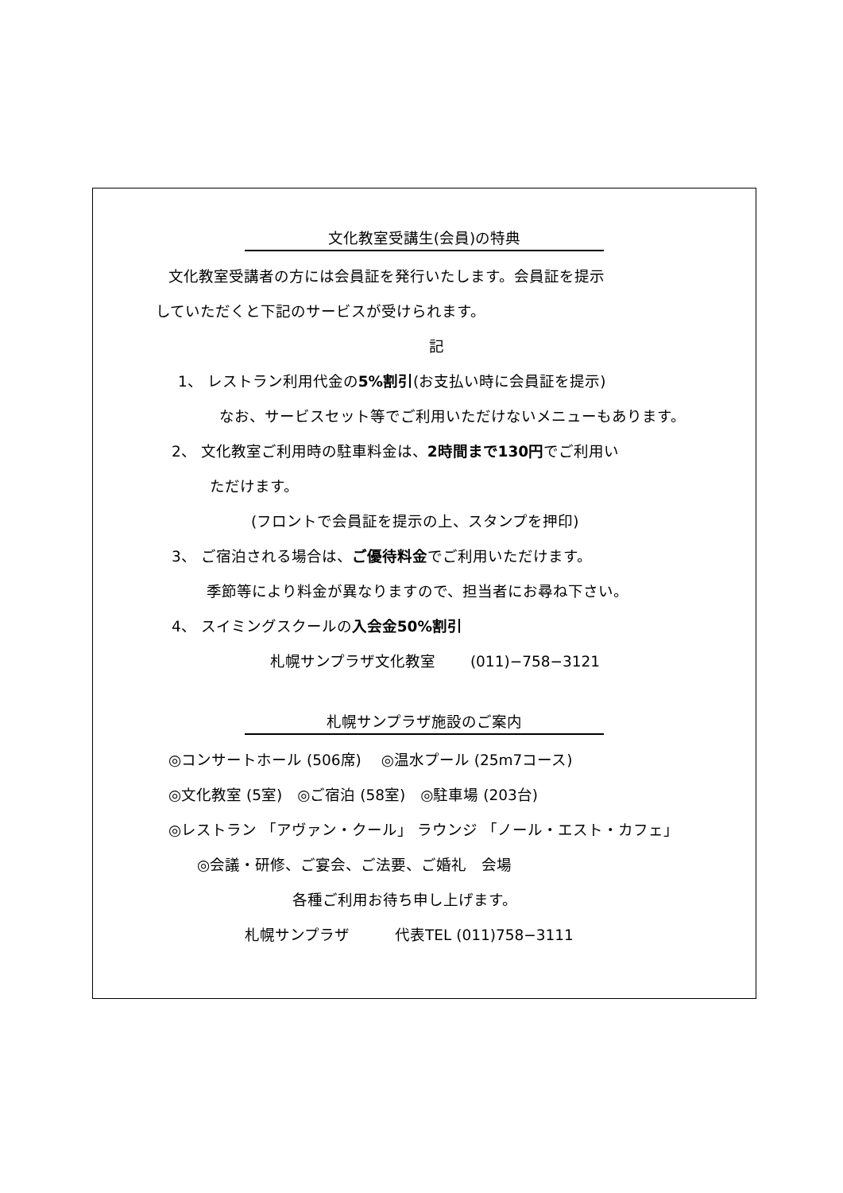文化教室受講生(会員)の特典
文化教室受講者の方には会員証を発行いたします。会員証を提示
していただくと下記のサービスが受けられます。
記
1、 レストラン利用代金の5%割引(お支払い時に会員証を提示)
なお、サービスセット等でご利用いただけないメニューもあります。
2、 文化教室ご利用時の駐車料金は、2時間まで130円でご利用い
ただけます。
(フロントで会員証を提示の上、スタンプを押印)
3、 ご宿泊される場合は、ご優待料金でご利用いただけます。
季節等により料金が異なりますので、担当者にお尋ね下さい。
4、 スイミングスクールの入会金50%割引
札幌サンプラザ文化教室　　 (011)−758−3121
札幌サンプラザ施設のご案内
◎コンサートホール (506席)　 ◎温水プール (25m7コース)
◎文化教室 (5室)　◎ご宿泊 (58室)　◎駐車場 (203台)
◎レストラン 「アヴァン・クール」 ラウンジ 「ノール・エスト・カフェ」
◎会議・研修、ご宴会、ご法要、ご婚礼　会場
各種ご利用お待ち申し上げます。
札幌サンプラザ　　　代表TEL (011)758−3111